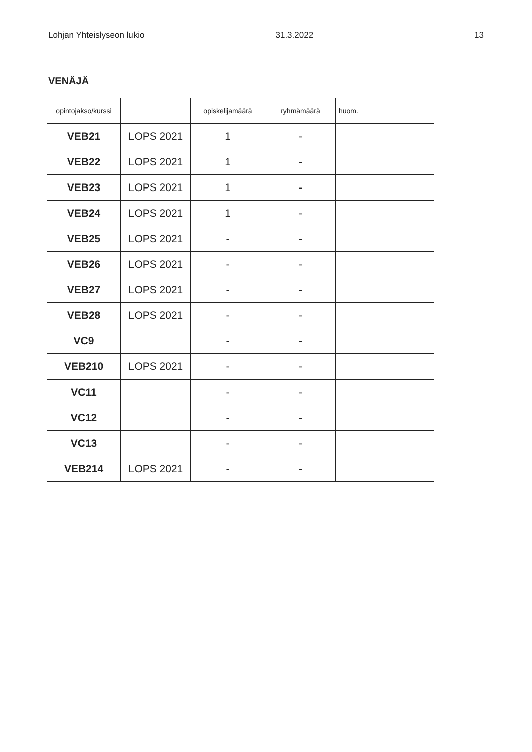Lohjan Yhteislyseon lukio 31.3.2022 13
VENÄJÄ
| opintojakso/kurssi | | opiskelijamäärä | ryhmämäärä | huom. |
| --- | --- | --- | --- | --- |
| VEB21 | LOPS 2021 | 1 | - | |
| VEB22 | LOPS 2021 | 1 | - | |
| VEB23 | LOPS 2021 | 1 | - | |
| VEB24 | LOPS 2021 | 1 | - | |
| VEB25 | LOPS 2021 | - | - | |
| VEB26 | LOPS 2021 | - | - | |
| VEB27 | LOPS 2021 | - | - | |
| VEB28 | LOPS 2021 | - | - | |
| VC9 | | - | - | |
| VEB210 | LOPS 2021 | - | - | |
| VC11 | | - | - | |
| VC12 | | - | - | |
| VC13 | | - | - | |
| VEB214 | LOPS 2021 | - | - | |